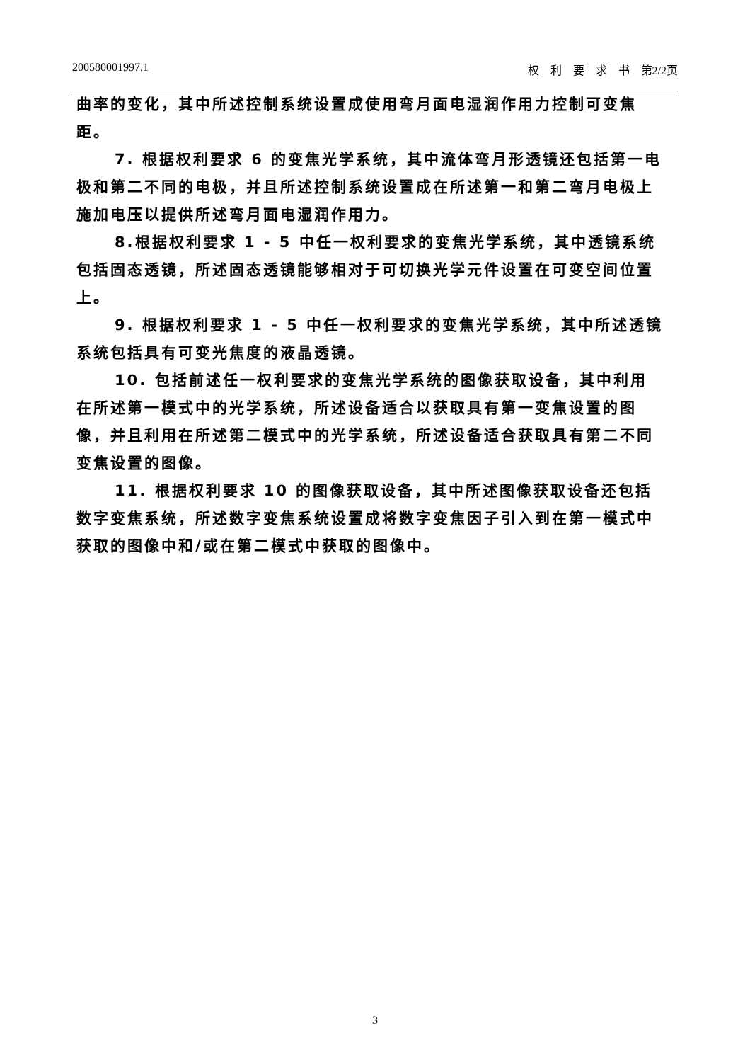200580001997.1 权　利　要　求　书　第2/2页
曲率的变化，其中所述控制系统设置成使用弯月面电湿润作用力控制可变焦距。
7. 根据权利要求 6 的变焦光学系统，其中流体弯月形透镜还包括第一电极和第二不同的电极，并且所述控制系统设置成在所述第一和第二弯月电极上施加电压以提供所述弯月面电湿润作用力。
8.根据权利要求 1 - 5 中任一权利要求的变焦光学系统，其中透镜系统包括固态透镜，所述固态透镜能够相对于可切换光学元件设置在可变空间位置上。
9. 根据权利要求 1 - 5 中任一权利要求的变焦光学系统，其中所述透镜系统包括具有可变光焦度的液晶透镜。
10. 包括前述任一权利要求的变焦光学系统的图像获取设备，其中利用在所述第一模式中的光学系统，所述设备适合以获取具有第一变焦设置的图像，并且利用在所述第二模式中的光学系统，所述设备适合获取具有第二不同变焦设置的图像。
11. 根据权利要求 10 的图像获取设备，其中所述图像获取设备还包括数字变焦系统，所述数字变焦系统设置成将数字变焦因子引入到在第一模式中获取的图像中和/或在第二模式中获取的图像中。
3